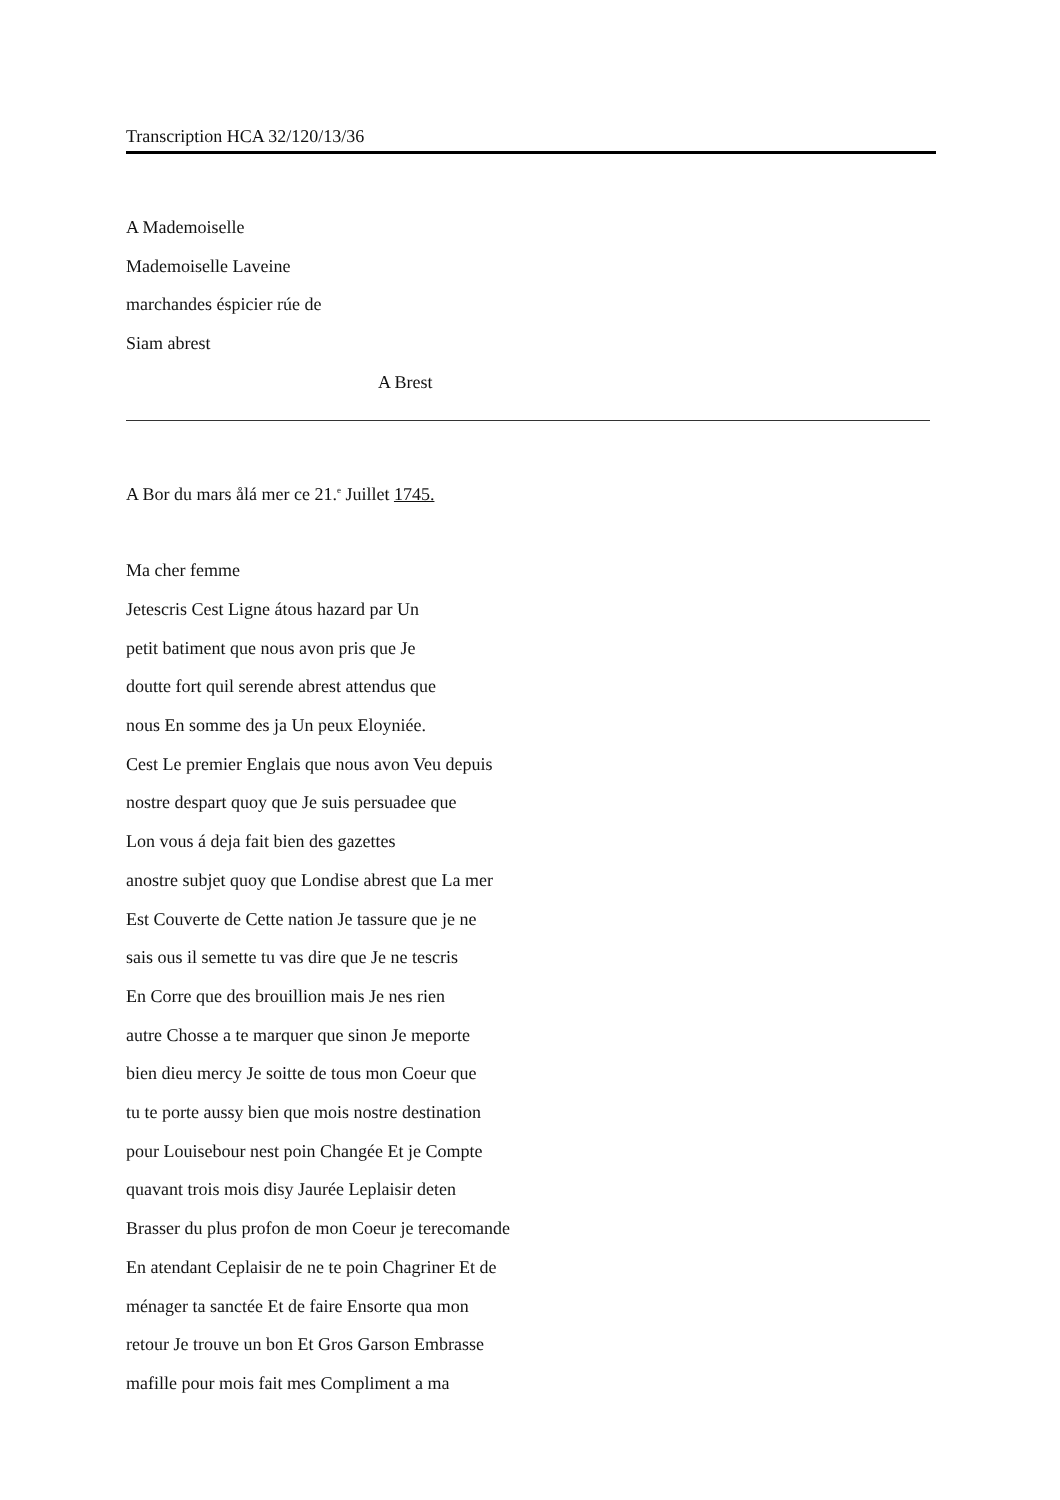Transcription HCA 32/120/13/36
A Mademoiselle
Mademoiselle Laveine
marchandes éspicier rúe de
Siam abrest
A Brest
A Bor du mars ålá mer ce 21.<sup>e</sup> Juillet 1745.
Ma cher femme
Jetescris Cest Ligne átous hazard par Un
petit batiment que nous avon pris que Je
doutte fort quil serende abrest attendus que
nous En somme des ja Un peux Eloyniée.
Cest Le premier Englais que nous avon Veu depuis
nostre despart quoy que Je suis persuadee que
Lon vous á deja fait bien des gazettes
anostre subjet quoy que Londise abrest que La mer
Est Couverte de Cette nation Je tassure que je ne
sais ous il semette tu vas dire que Je ne tescris
En Corre que des brouillion mais Je nes rien
autre Chosse a te marquer que sinon Je meporte
bien dieu mercy Je soitte de tous mon Coeur que
tu te porte aussy bien que mois nostre destination
pour Louisebour nest poin Changée Et je Compte
quavant trois mois disy Jaurée Leplaisir deten
Brasser du plus profon de mon Coeur je terecomande
En atendant Ceplaisir de ne te poin Chagriner Et de
ménager ta sanctée Et de faire Ensorte qua mon
retour Je trouve un bon Et Gros Garson Embrasse
mafille pour mois fait mes Compliment a ma